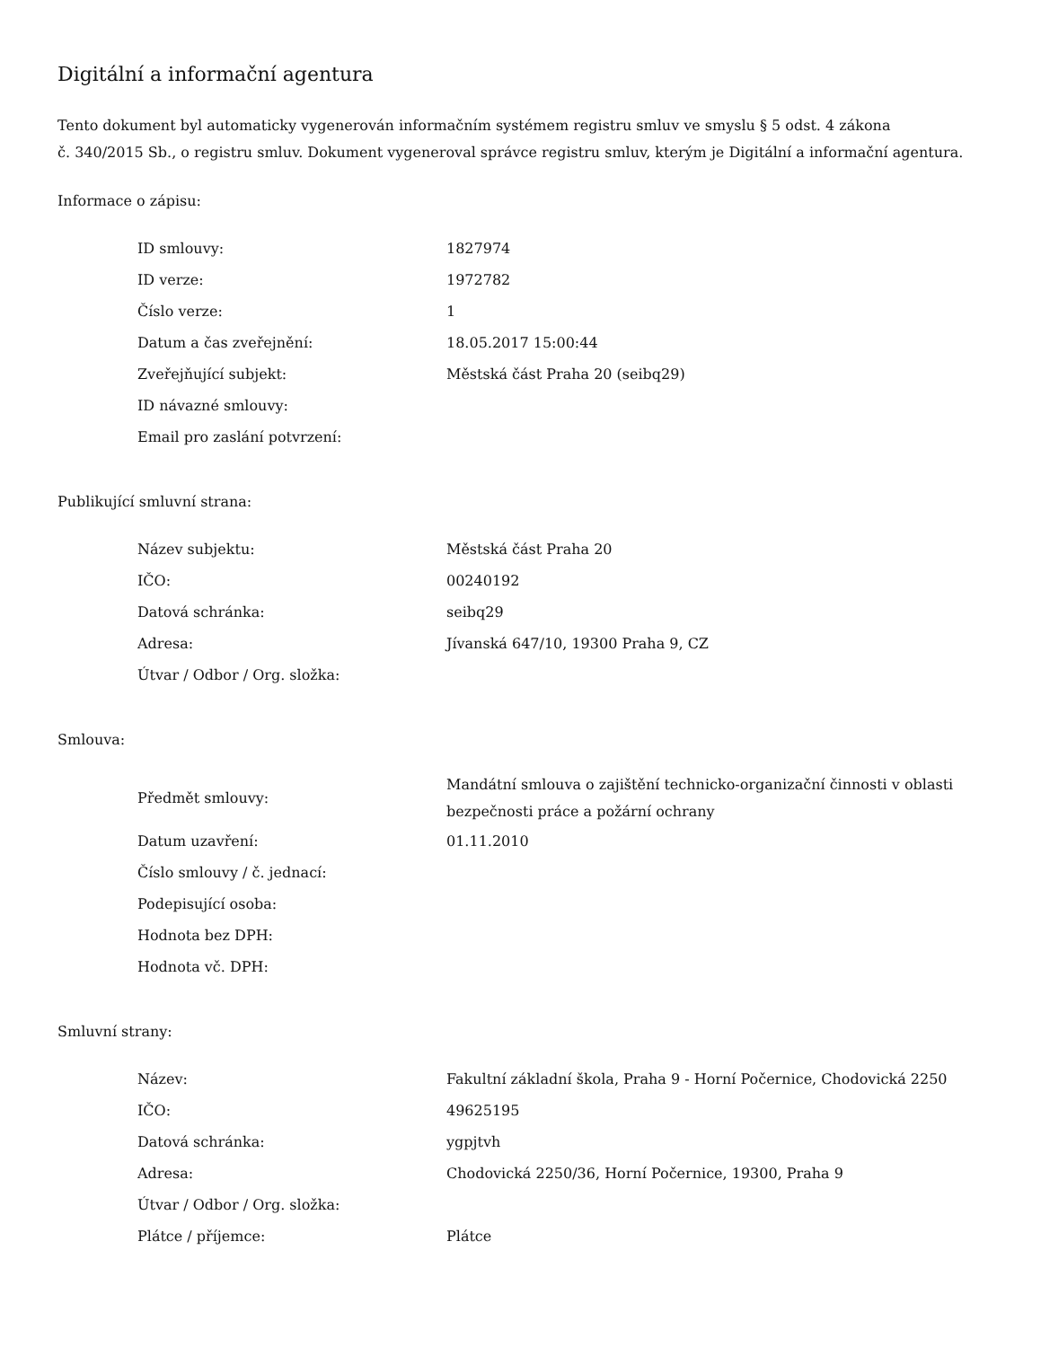Digitální a informační agentura
Tento dokument byl automaticky vygenerován informačním systémem registru smluv ve smyslu § 5 odst. 4 zákona
č. 340/2015 Sb., o registru smluv. Dokument vygeneroval správce registru smluv, kterým je Digitální a informační agentura.
Informace o zápisu:
| ID smlouvy: | 1827974 |
| ID verze: | 1972782 |
| Číslo verze: | 1 |
| Datum a čas zveřejnění: | 18.05.2017 15:00:44 |
| Zveřejňující subjekt: | Městská část Praha 20 (seibq29) |
| ID návazné smlouvy: | |
| Email pro zaslání potvrzení: | |
Publikující smluvní strana:
| Název subjektu: | Městská část Praha 20 |
| IČO: | 00240192 |
| Datová schránka: | seibq29 |
| Adresa: | Jívanská 647/10, 19300 Praha 9, CZ |
| Útvar / Odbor / Org. složka: | |
Smlouva:
| Předmět smlouvy: | Mandátní smlouva o zajištění technicko-organizační činnosti v oblasti bezpečnosti práce a požární ochrany |
| Datum uzavření: | 01.11.2010 |
| Číslo smlouvy / č. jednací: | |
| Podepisující osoba: | |
| Hodnota bez DPH: | |
| Hodnota vč. DPH: | |
Smluvní strany:
| Název: | Fakultní základní škola, Praha 9 - Horní Počernice, Chodovická 2250 |
| IČO: | 49625195 |
| Datová schránka: | ygpjtvh |
| Adresa: | Chodovická 2250/36, Horní Počernice, 19300, Praha 9 |
| Útvar / Odbor / Org. složka: | |
| Plátce / příjemce: | Plátce |